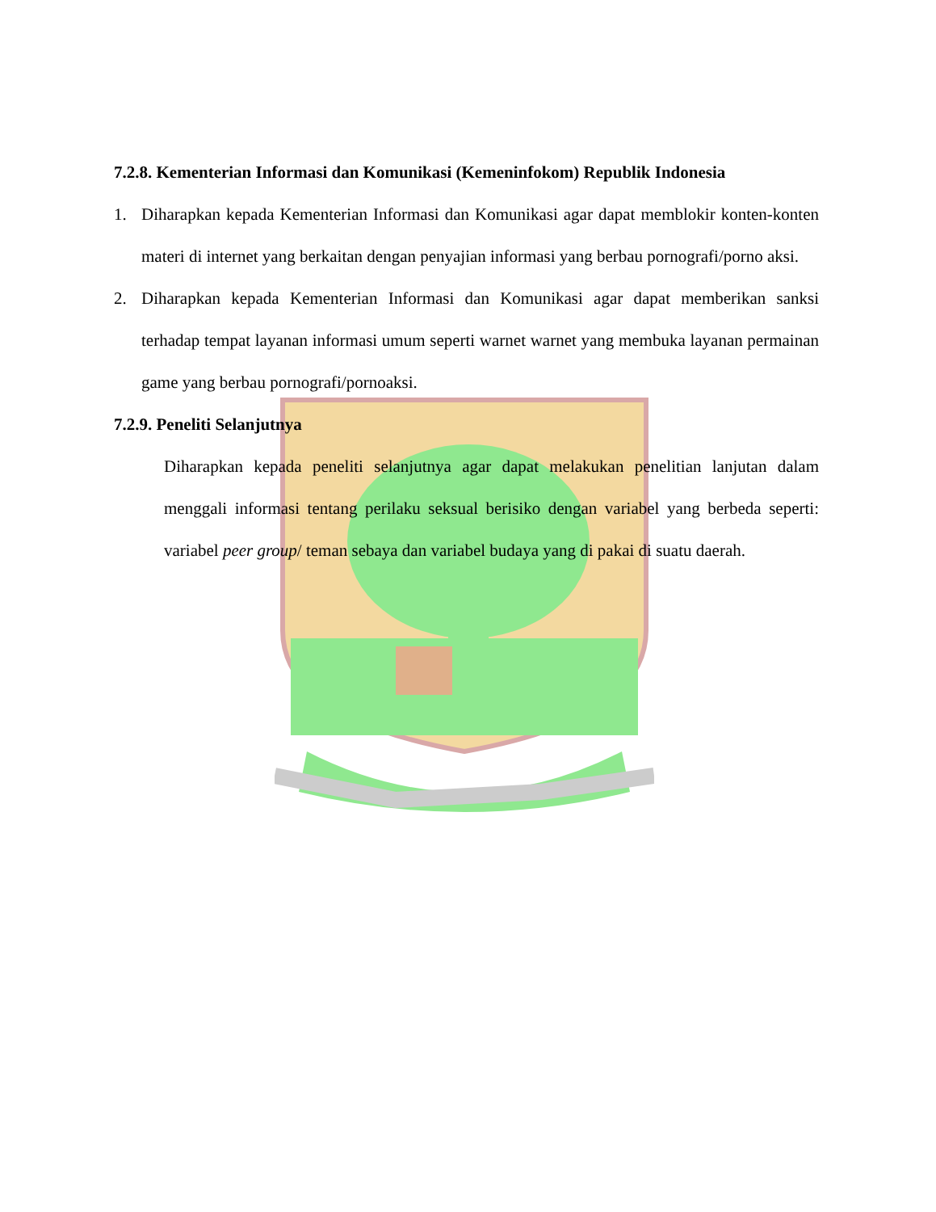7.2.8. Kementerian Informasi dan Komunikasi (Kemeninfokom) Republik Indonesia
1. Diharapkan kepada Kementerian Informasi dan Komunikasi agar dapat memblokir konten-konten materi di internet yang berkaitan dengan penyajian informasi yang berbau pornografi/porno aksi.
2. Diharapkan kepada Kementerian Informasi dan Komunikasi agar dapat memberikan sanksi terhadap tempat layanan informasi umum seperti warnet warnet yang membuka layanan permainan game yang berbau pornografi/pornoaksi.
7.2.9. Peneliti Selanjutnya
Diharapkan kepada peneliti selanjutnya agar dapat melakukan penelitian lanjutan dalam menggali informasi tentang perilaku seksual berisiko dengan variabel yang berbeda seperti: variabel peer group/ teman sebaya dan variabel budaya yang di pakai di suatu daerah.